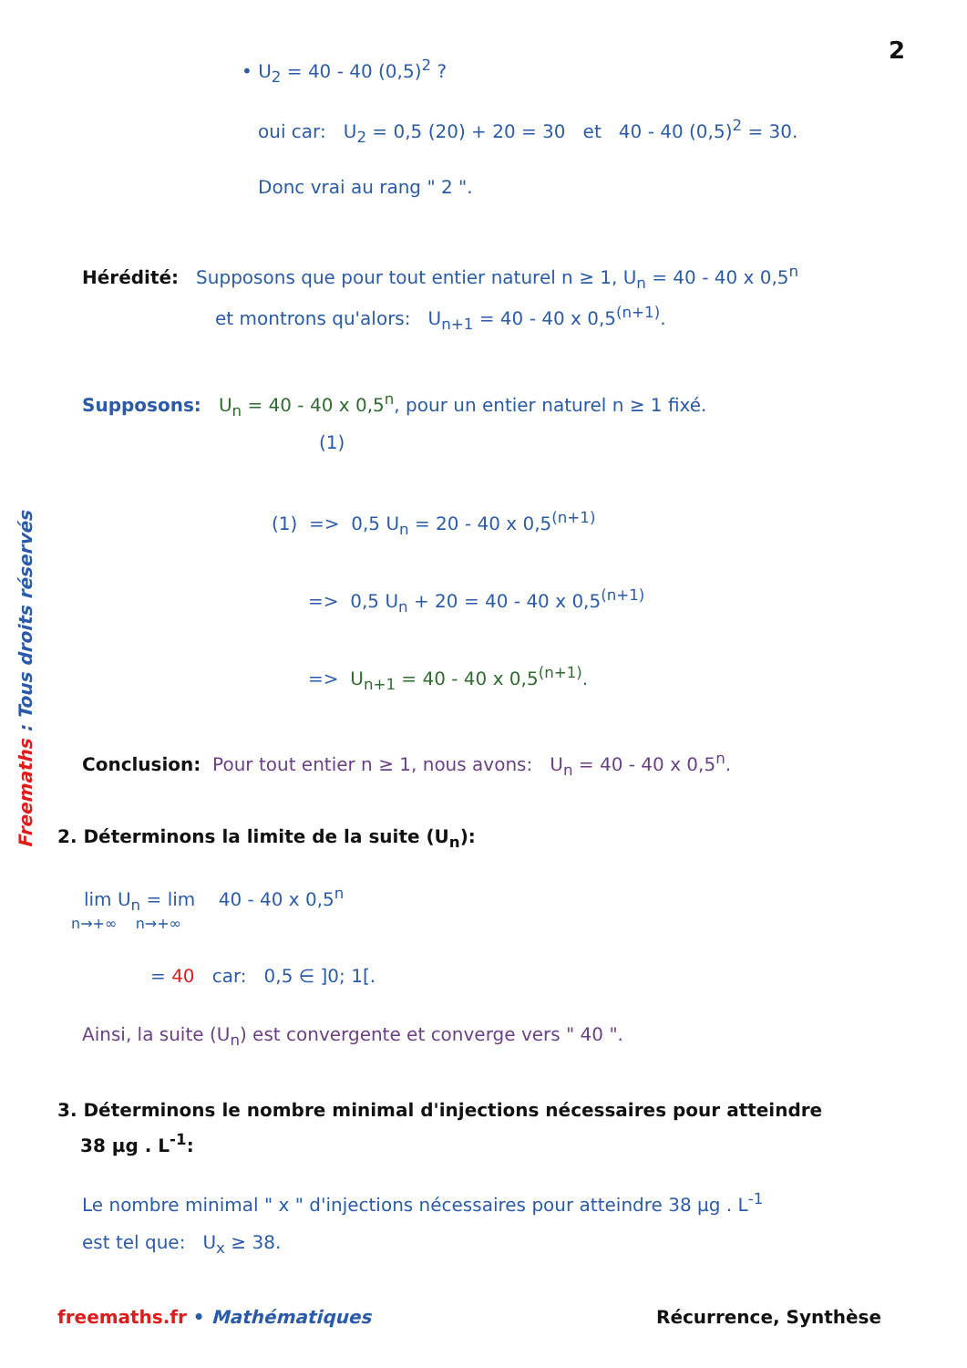2
• U<sub>2</sub> = 40 - 40 (0,5)<sup>2</sup> ?
oui car: U<sub>2</sub> = 0,5 (20) + 20 = 30 et 40 - 40 (0,5)<sup>2</sup> = 30.
Donc vrai au rang " 2 ".
Hérédité: Supposons que pour tout entier naturel n ≥ 1, U<sub>n</sub> = 40 - 40 x 0,5<sup>n</sup>
et montrons qu'alors: U<sub>n+1</sub> = 40 - 40 x 0,5<sup>(n+1)</sup>.
Supposons: U<sub>n</sub> = 40 - 40 x 0,5<sup>n</sup>, pour un entier naturel n ≥ 1 fixé.
(1)
(1) => 0,5 U<sub>n</sub> = 20 - 40 x 0,5<sup>(n+1)</sup>
=> 0,5 U<sub>n</sub> + 20 = 40 - 40 x 0,5<sup>(n+1)</sup>
=> U<sub>n+1</sub> = 40 - 40 x 0,5<sup>(n+1)</sup>.
Conclusion: Pour tout entier n ≥ 1, nous avons: U<sub>n</sub> = 40 - 40 x 0,5<sup>n</sup>.
2. Déterminons la limite de la suite (U<sub>n</sub>):
lim U<sub>n</sub> = lim 40 - 40 x 0,5<sup>n</sup>
n→+∞ n→+∞
= 40 car: 0,5 ∈ ]0; 1[.
Ainsi, la suite (U<sub>n</sub>) est convergente et converge vers " 40 ".
3. Déterminons le nombre minimal d'injections nécessaires pour atteindre
38 µg . L<sup>-1</sup>:
Le nombre minimal " x " d'injections nécessaires pour atteindre 38 µg . L<sup>-1</sup>
est tel que: U<sub>x</sub> ≥ 38.
freemaths.fr • Mathématiques Récurrence, Synthèse
Freemaths : Tous droits réservés